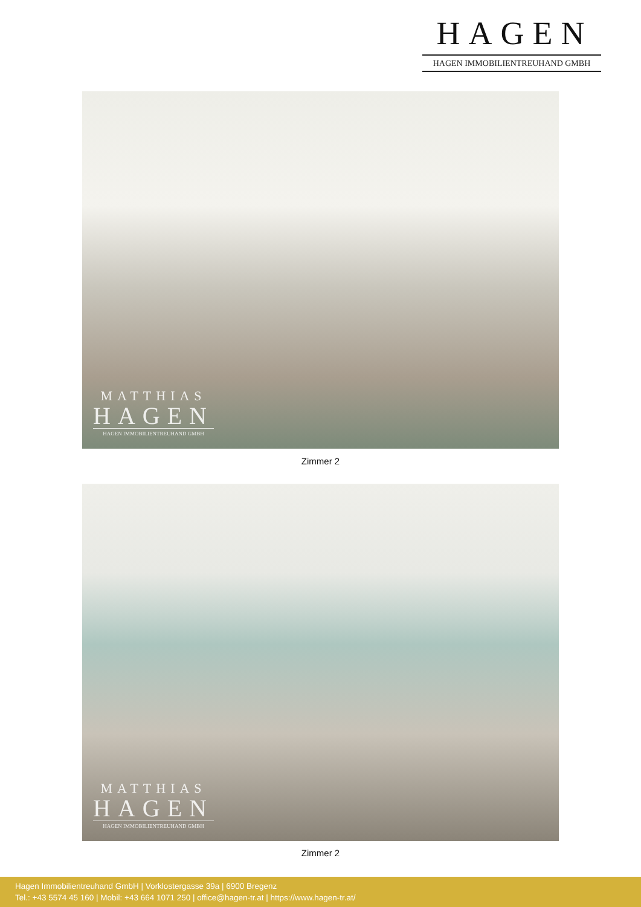HAGEN
HAGEN IMMOBILIENTREUHAND GMBH
MATTHIAS
HAGEN
HAGEN IMMOBILIENTREUHAND GMBH
Zimmer 2
MATTHIAS
HAGEN
HAGEN IMMOBILIENTREUHAND GMBH
Zimmer 2
Hagen Immobilientreuhand GmbH | Vorklostergasse 39a | 6900 Bregenz
Tel.: +43 5574 45 160 | Mobil: +43 664 1071 250 | office@hagen-tr.at | https://www.hagen-tr.at/